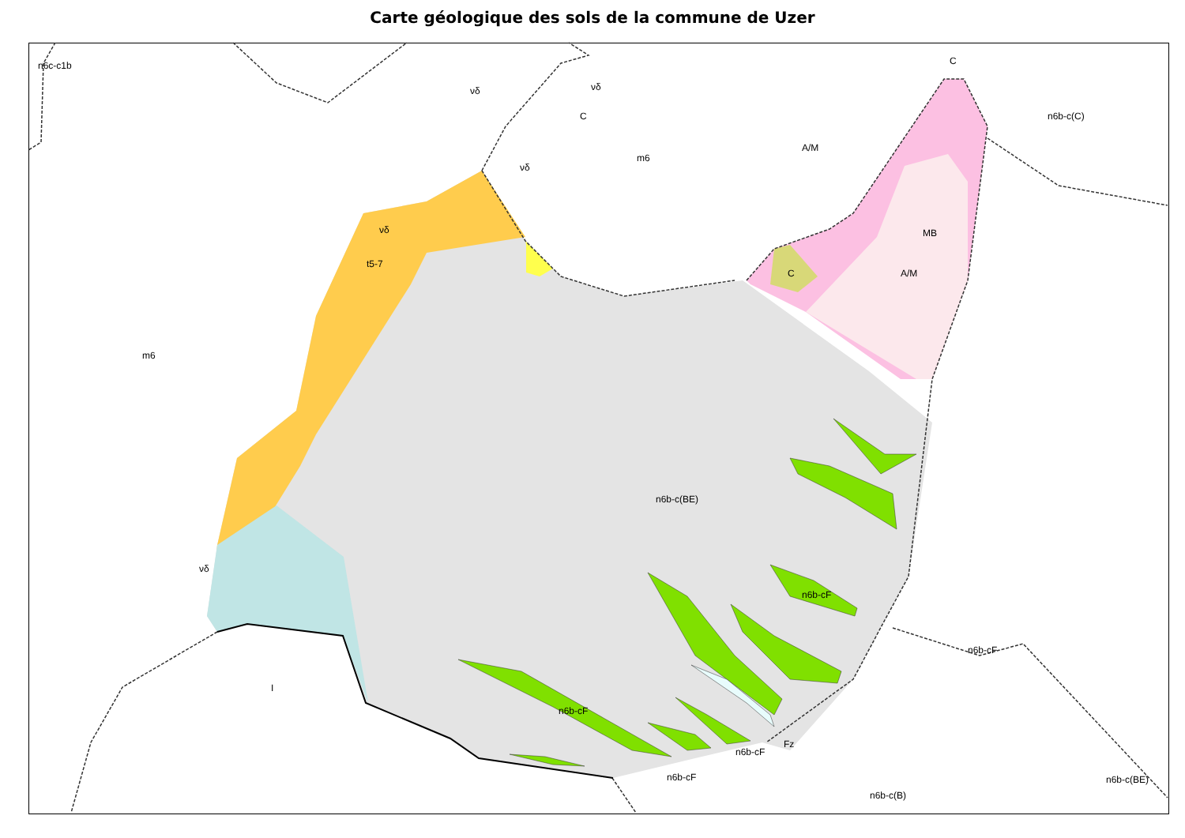Carte géologique des sols de la commune de Uzer
n6c-c1b
νδ νδ
C
C
n6b-c(C)
A/M
m6
νδ
νδ MB
t5-7
C A/M
m6
n6b-c(BE)
νδ
n6b-cF
n6b-cF
I
n6b-cF
Fz
n6b-cF
n6b-cF n6b-c(BE)
n6b-c(B)